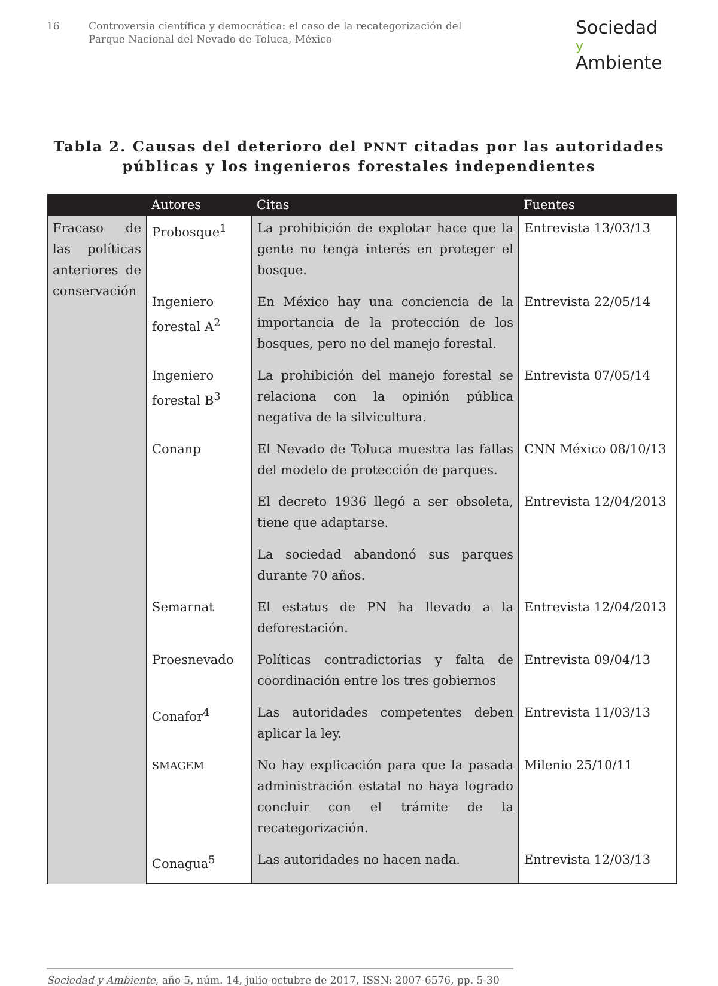16 Controversia científica y democrática: el caso de la recategorización del
Parque Nacional del Nevado de Toluca, México
Sociedad
y Ambiente
Tabla 2. Causas del deterioro del PNNT citadas por las autoridades
públicas y los ingenieros forestales independientes
| | Autores | Citas | Fuentes |
| --- | --- | --- | --- |
| Fracaso de las políticas anteriores de conservación | Probosque<sup>1</sup> | La prohibición de explotar hace que la gente no tenga interés en proteger el bosque. | Entrevista 13/03/13 |
| | Ingeniero forestal A<sup>2</sup> | En México hay una conciencia de la importancia de la protección de los bosques, pero no del manejo forestal. | Entrevista 22/05/14 |
| | Ingeniero forestal B<sup>3</sup> | La prohibición del manejo forestal se relaciona con la opinión pública negativa de la silvicultura. | Entrevista 07/05/14 |
| | Conanp | El Nevado de Toluca muestra las fallas del modelo de protección de parques. | CNN México 08/10/13 |
| | | El decreto 1936 llegó a ser obsoleta, tiene que adaptarse. | Entrevista 12/04/2013 |
| | | La sociedad abandonó sus parques durante 70 años. | |
| | Semarnat | El estatus de PN ha llevado a la deforestación. | Entrevista 12/04/2013 |
| | Proesnevado | Políticas contradictorias y falta de coordinación entre los tres gobiernos | Entrevista 09/04/13 |
| | Conafor<sup>4</sup> | Las autoridades competentes deben aplicar la ley. | Entrevista 11/03/13 |
| | SMAGEM | No hay explicación para que la pasada administración estatal no haya logrado concluir con el trámite de la recategorización. | Milenio 25/10/11 |
| | Conagua<sup>5</sup> | Las autoridades no hacen nada. | Entrevista 12/03/13 |
Sociedad y Ambiente, año 5, núm. 14, julio-octubre de 2017, ISSN: 2007-6576, pp. 5-30